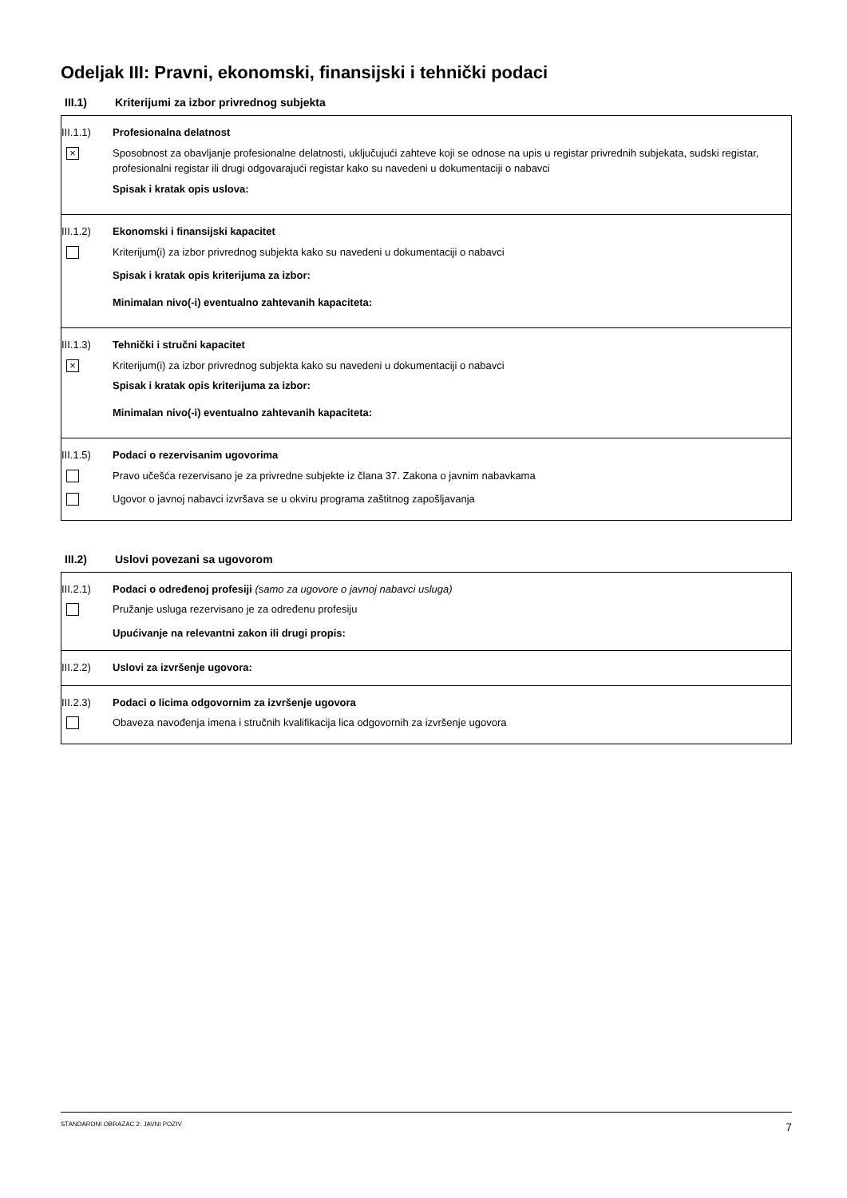Odeljak III: Pravni, ekonomski, finansijski i tehnički podaci
III.1) Kriterijumi za izbor privrednog subjekta
III.1.1) Profesionalna delatnost
× Sposobnost za obavljanje profesionalne delatnosti, uključujući zahteve koji se odnose na upis u registar privrednih subjekata, sudski registar, profesionalni registar ili drugi odgovarajući registar kako su navedeni u dokumentaciji o nabavci
Spisak i kratak opis uslova:
III.1.2) Ekonomski i finansijski kapacitet
Kriterijum(i) za izbor privrednog subjekta kako su navedeni u dokumentaciji o nabavci
Spisak i kratak opis kriterijuma za izbor:
Minimalan nivo(-i) eventualno zahtevanih kapaciteta:
III.1.3) Tehnički i stručni kapacitet
× Kriterijum(i) za izbor privrednog subjekta kako su navedeni u dokumentaciji o nabavci
Spisak i kratak opis kriterijuma za izbor:
Minimalan nivo(-i) eventualno zahtevanih kapaciteta:
III.1.5) Podaci o rezervisanim ugovorima
Pravo učešća rezervisano je za privredne subjekte iz člana 37. Zakona o javnim nabavkama
Ugovor o javnoj nabavci izvršava se u okviru programa zaštitnog zapošljavanja
III.2) Uslovi povezani sa ugovorom
III.2.1) Podaci o određenoj profesiji (samo za ugovore o javnoj nabavci usluga)
Pružanje usluga rezervisano je za određenu profesiju
Upućivanje na relevantni zakon ili drugi propis:
III.2.2) Uslovi za izvršenje ugovora:
III.2.3) Podaci o licima odgovornim za izvršenje ugovora
Obaveza navođenja imena i stručnih kvalifikacija lica odgovornih za izvršenje ugovora
STANDARDNI OBRAZAC 2: JAVNI POZIV 7